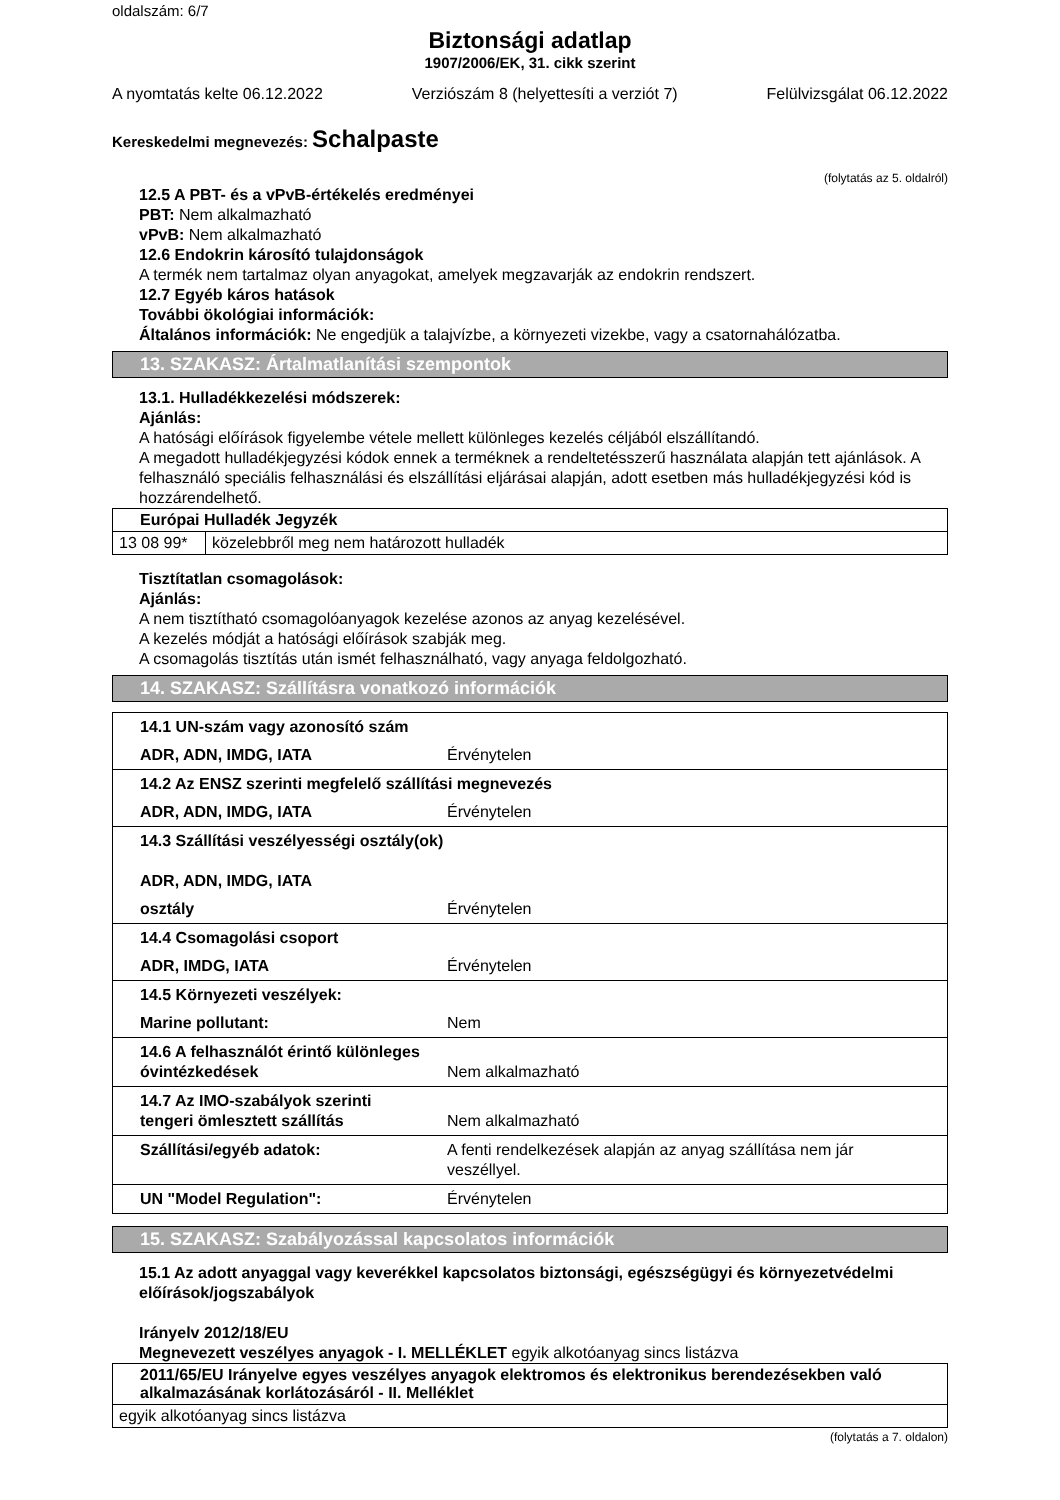oldalszám: 6/7
Biztonsági adatlap
1907/2006/EK, 31. cikk szerint
A nyomtatás kelte 06.12.2022 Verziószám 8 (helyettesíti a verziót 7) Felülvizsgálat 06.12.2022
Kereskedelmi megnevezés: Schalpaste
(folytatás az 5. oldalról)
12.5 A PBT- és a vPvB-értékelés eredményei
PBT: Nem alkalmazható
vPvB: Nem alkalmazható
12.6 Endokrin károsító tulajdonságok
A termék nem tartalmaz olyan anyagokat, amelyek megzavarják az endokrin rendszert.
12.7 Egyéb káros hatások
További ökológiai információk:
Általános információk: Ne engedjük a talajvízbe, a környezeti vizekbe, vagy a csatornahálózatba.
13. SZAKASZ: Ártalmatlanítási szempontok
13.1. Hulladékkezelési módszerek:
Ajánlás:
A hatósági előírások figyelembe vétele mellett különleges kezelés céljából elszállítandó.
A megadott hulladékjegyzési kódok ennek a terméknek a rendeltetésszerű használata alapján tett ajánlások. A felhasználó speciális felhasználási és elszállítási eljárásai alapján, adott esetben más hulladékjegyzési kód is hozzárendelhető.
| Európai Hulladék Jegyzék | |
| 13 08 99* | közelebbről meg nem határozott hulladék |
Tisztítatlan csomagolások:
Ajánlás:
A nem tisztítható csomagolóanyagok kezelése azonos az anyag kezelésével.
A kezelés módját a hatósági előírások szabják meg.
A csomagolás tisztítás után ismét felhasználható, vagy anyaga feldolgozható.
14. SZAKASZ: Szállításra vonatkozó információk
| 14.1 UN-szám vagy azonosító szám | |
| ADR, ADN, IMDG, IATA | Érvénytelen |
| 14.2 Az ENSZ szerinti megfelelő szállítási megnevezés | |
| ADR, ADN, IMDG, IATA | Érvénytelen |
| 14.3 Szállítási veszélyességi osztály(ok) ADR, ADN, IMDG, IATA | |
| osztály | Érvénytelen |
| 14.4 Csomagolási csoport | |
| ADR, IMDG, IATA | Érvénytelen |
| 14.5 Környezeti veszélyek: | |
| Marine pollutant: | Nem |
| 14.6 A felhasználót érintő különleges óvintézkedések | Nem alkalmazható |
| 14.7 Az IMO-szabályok szerinti tengeri ömlesztett szállítás | Nem alkalmazható |
| Szállítási/egyéb adatok: | A fenti rendelkezések alapján az anyag szállítása nem jár veszéllyel. |
| UN "Model Regulation": | Érvénytelen |
15. SZAKASZ: Szabályozással kapcsolatos információk
15.1 Az adott anyaggal vagy keverékkel kapcsolatos biztonsági, egészségügyi és környezetvédelmi előírások/jogszabályok
Irányelv 2012/18/EU
Megnevezett veszélyes anyagok - I. MELLÉKLET egyik alkotóanyag sincs listázva
| 2011/65/EU Irányelve egyes veszélyes anyagok elektromos és elektronikus berendezésekben való alkalmazásának korlátozásáról - II. Melléklet |
| egyik alkotóanyag sincs listázva |
(folytatás a 7. oldalon)